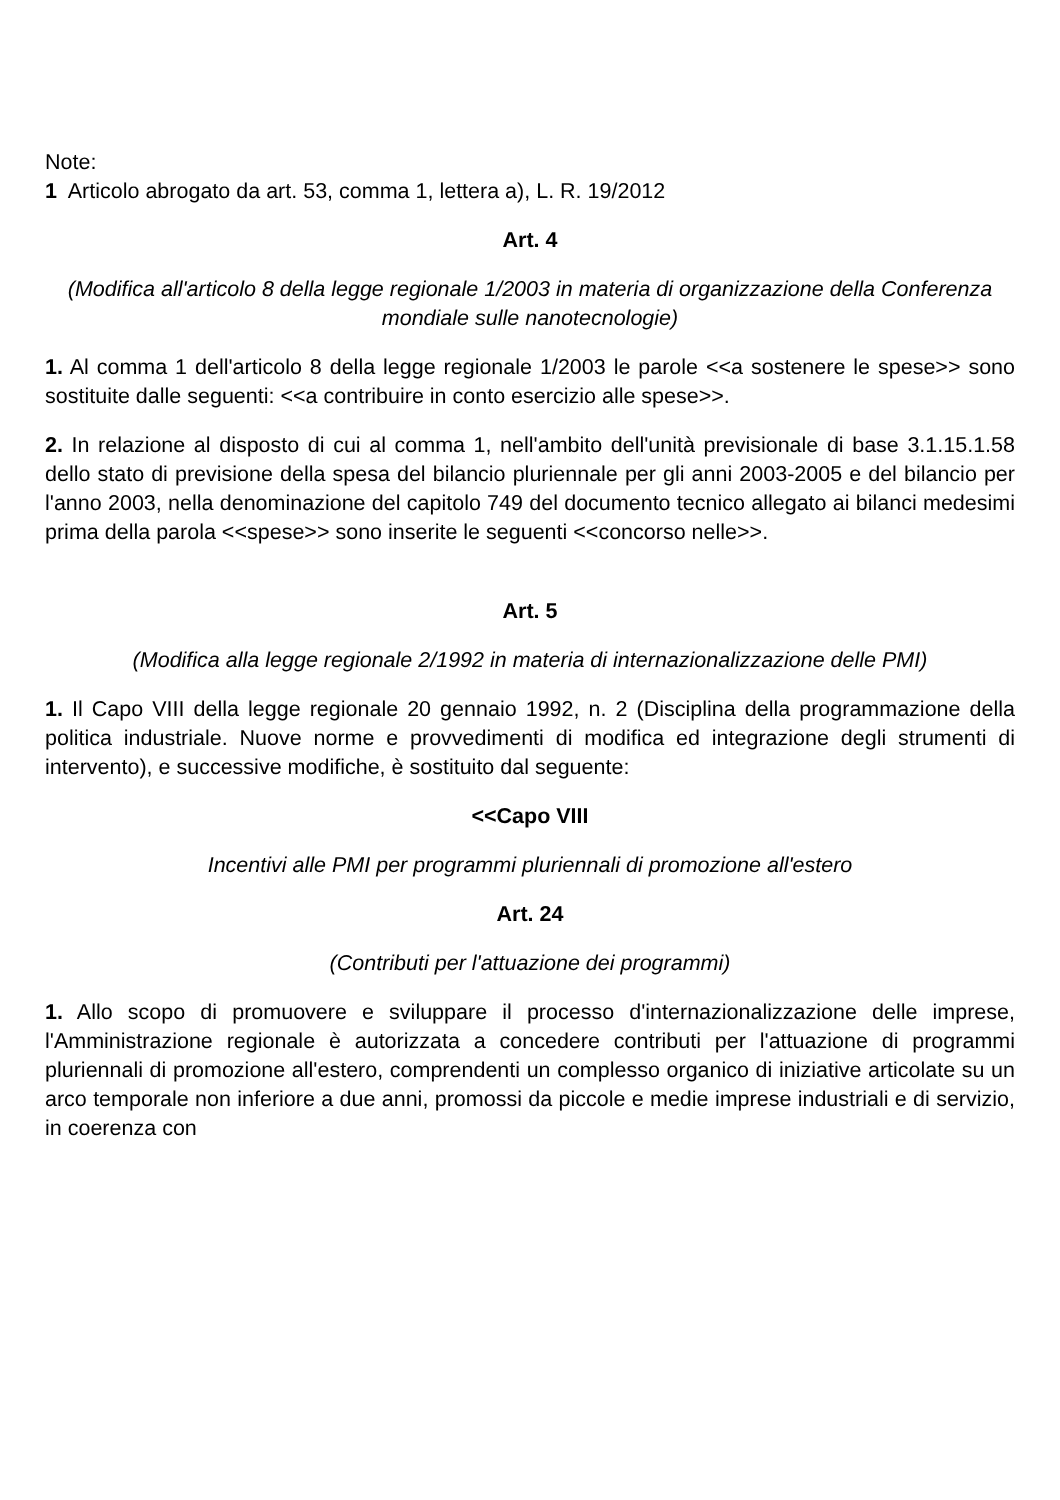Note:
1 Articolo abrogato da art. 53, comma 1, lettera a), L. R. 19/2012
Art. 4
(Modifica all'articolo 8 della legge regionale 1/2003 in materia di organizzazione della Conferenza mondiale sulle nanotecnologie)
1. Al comma 1 dell'articolo 8 della legge regionale 1/2003 le parole <<a sostenere le spese>> sono sostituite dalle seguenti: <<a contribuire in conto esercizio alle spese>>.
2. In relazione al disposto di cui al comma 1, nell'ambito dell'unità previsionale di base 3.1.15.1.58 dello stato di previsione della spesa del bilancio pluriennale per gli anni 2003-2005 e del bilancio per l'anno 2003, nella denominazione del capitolo 749 del documento tecnico allegato ai bilanci medesimi prima della parola <<spese>> sono inserite le seguenti <<concorso nelle>>.
Art. 5
(Modifica alla legge regionale 2/1992 in materia di internazionalizzazione delle PMI)
1. Il Capo VIII della legge regionale 20 gennaio 1992, n. 2 (Disciplina della programmazione della politica industriale. Nuove norme e provvedimenti di modifica ed integrazione degli strumenti di intervento), e successive modifiche, è sostituito dal seguente:
<<Capo VIII
Incentivi alle PMI per programmi pluriennali di promozione all'estero
Art. 24
(Contributi per l'attuazione dei programmi)
1. Allo scopo di promuovere e sviluppare il processo d'internazionalizzazione delle imprese, l'Amministrazione regionale è autorizzata a concedere contributi per l'attuazione di programmi pluriennali di promozione all'estero, comprendenti un complesso organico di iniziative articolate su un arco temporale non inferiore a due anni, promossi da piccole e medie imprese industriali e di servizio, in coerenza con